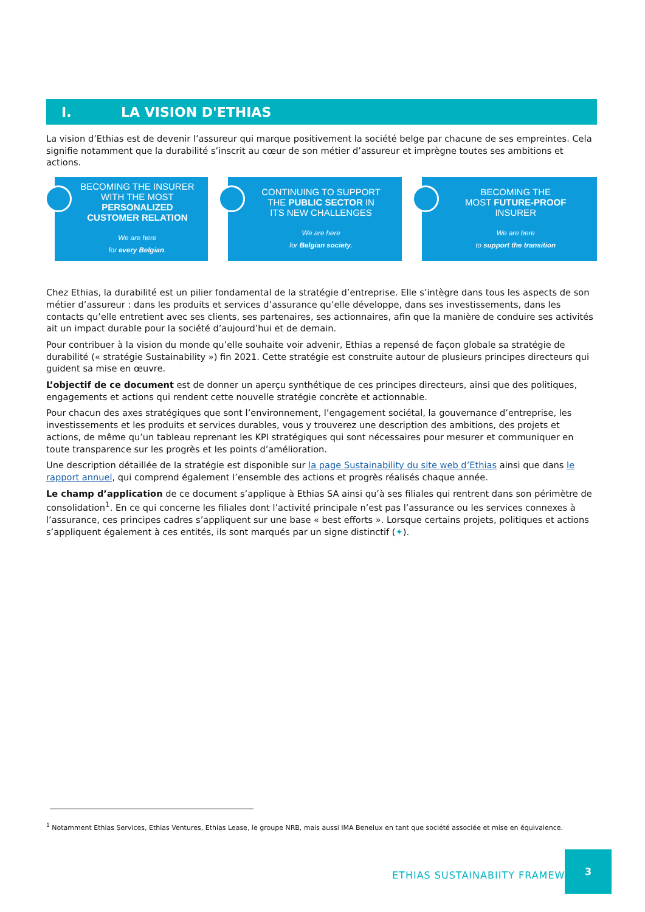I. LA VISION D'ETHIAS
La vision d’Ethias est de devenir l’assureur qui marque positivement la société belge par chacune de ses empreintes. Cela signifie notamment que la durabilité s’inscrit au cœur de son métier d’assureur et imprègne toutes ses ambitions et actions.
BECOMING THE INSURER
WITH THE MOST
PERSONALIZED
CUSTOMER RELATION
We are here
for every Belgian.
CONTINUING TO SUPPORT
THE PUBLIC SECTOR IN
ITS NEW CHALLENGES
We are here
for Belgian society.
BECOMING THE
MOST FUTURE-PROOF
INSURER
We are here
to support the transition
Chez Ethias, la durabilité est un pilier fondamental de la stratégie d’entreprise. Elle s’intègre dans tous les aspects de son métier d’assureur : dans les produits et services d’assurance qu’elle développe, dans ses investissements, dans les contacts qu’elle entretient avec ses clients, ses partenaires, ses actionnaires, afin que la manière de conduire ses activités ait un impact durable pour la société d’aujourd’hui et de demain.
Pour contribuer à la vision du monde qu’elle souhaite voir advenir, Ethias a repensé de façon globale sa stratégie de durabilité (« stratégie Sustainability ») fin 2021. Cette stratégie est construite autour de plusieurs principes directeurs qui guident sa mise en œuvre.
L’objectif de ce document est de donner un aperçu synthétique de ces principes directeurs, ainsi que des politiques, engagements et actions qui rendent cette nouvelle stratégie concrète et actionnable.
Pour chacun des axes stratégiques que sont l’environnement, l’engagement sociétal, la gouvernance d’entreprise, les investissements et les produits et services durables, vous y trouverez une description des ambitions, des projets et actions, de même qu’un tableau reprenant les KPI stratégiques qui sont nécessaires pour mesurer et communiquer en toute transparence sur les progrès et les points d’amélioration.
Une description détaillée de la stratégie est disponible sur la page Sustainability du site web d’Ethias ainsi que dans le rapport annuel, qui comprend également l’ensemble des actions et progrès réalisés chaque année.
Le champ d’application de ce document s’applique à Ethias SA ainsi qu’à ses filiales qui rentrent dans son périmètre de consolidation<sup>1</sup>. En ce qui concerne les filiales dont l’activité principale n’est pas l’assurance ou les services connexes à l’assurance, ces principes cadres s’appliquent sur une base « best efforts ». Lorsque certains projets, politiques et actions s’appliquent également à ces entités, ils sont marqués par un signe distinctif (✦).
<sup>1</sup> Notamment Ethias Services, Ethias Ventures, Ethias Lease, le groupe NRB, mais aussi IMA Benelux en tant que société associée et mise en équivalence.
ETHIAS SUSTAINABIITY FRAMEWORK
3